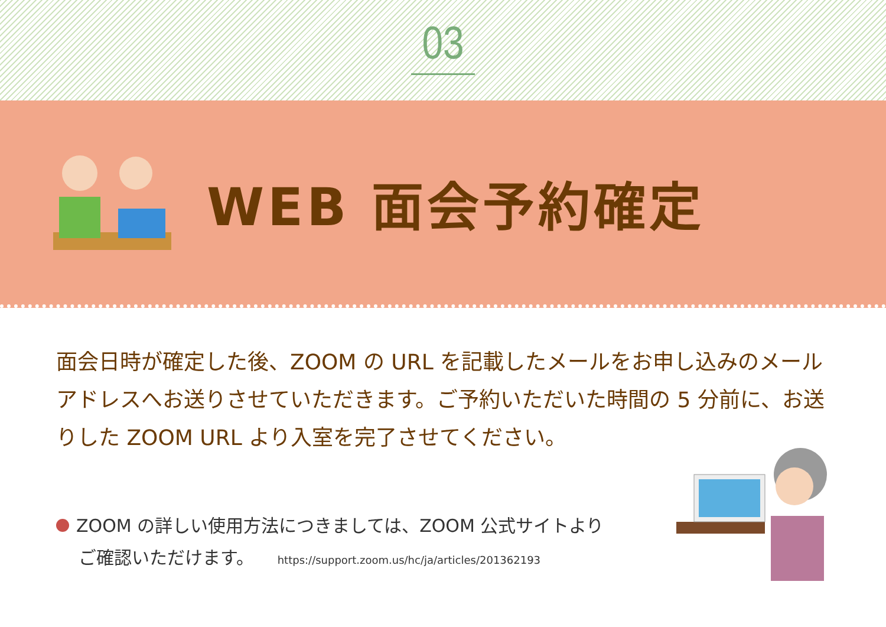03
WEB 面会予約確定
面会日時が確定した後、ZOOM の URL を記載したメールをお申し込みのメールアドレスへお送りさせていただきます。ご予約いただいた時間の 5 分前に、お送りした ZOOM URL より入室を完了させてください。
ZOOM の詳しい使用方法につきましては、ZOOM 公式サイトより
ご確認いただけます。 https://support.zoom.us/hc/ja/articles/201362193